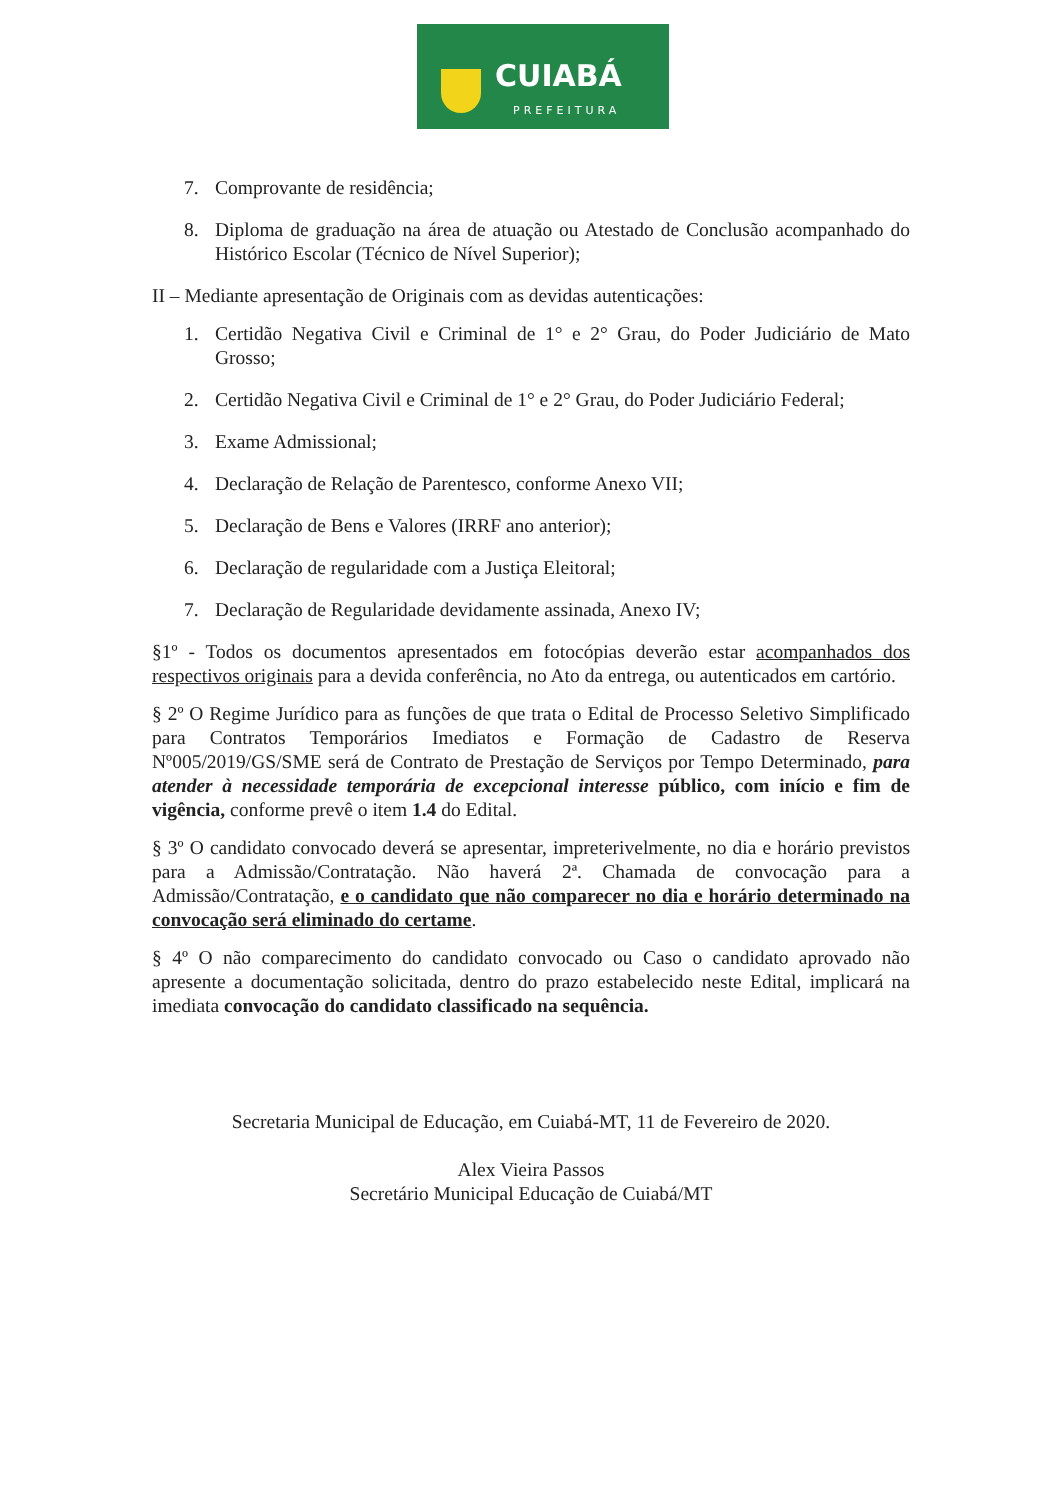CUIABÁ
PREFEITURA
7. Comprovante de residência;
8. Diploma de graduação na área de atuação ou Atestado de Conclusão acompanhado do Histórico Escolar (Técnico de Nível Superior);
II – Mediante apresentação de Originais com as devidas autenticações:
1. Certidão Negativa Civil e Criminal de 1° e 2° Grau, do Poder Judiciário de Mato Grosso;
2. Certidão Negativa Civil e Criminal de 1° e 2° Grau, do Poder Judiciário Federal;
3. Exame Admissional;
4. Declaração de Relação de Parentesco, conforme Anexo VII;
5. Declaração de Bens e Valores (IRRF ano anterior);
6. Declaração de regularidade com a Justiça Eleitoral;
7. Declaração de Regularidade devidamente assinada, Anexo IV;
§1º - Todos os documentos apresentados em fotocópias deverão estar acompanhados dos respectivos originais para a devida conferência, no Ato da entrega, ou autenticados em cartório.
§ 2º O Regime Jurídico para as funções de que trata o Edital de Processo Seletivo Simplificado para Contratos Temporários Imediatos e Formação de Cadastro de Reserva Nº005/2019/GS/SME será de Contrato de Prestação de Serviços por Tempo Determinado, para atender à necessidade temporária de excepcional interesse público, com início e fim de vigência, conforme prevê o item 1.4 do Edital.
§ 3º O candidato convocado deverá se apresentar, impreterivelmente, no dia e horário previstos para a Admissão/Contratação. Não haverá 2ª. Chamada de convocação para a Admissão/Contratação, e o candidato que não comparecer no dia e horário determinado na convocação será eliminado do certame.
§ 4º O não comparecimento do candidato convocado ou Caso o candidato aprovado não apresente a documentação solicitada, dentro do prazo estabelecido neste Edital, implicará na imediata convocação do candidato classificado na sequência.
Secretaria Municipal de Educação, em Cuiabá-MT, 11 de Fevereiro de 2020.
Alex Vieira Passos
Secretário Municipal Educação de Cuiabá/MT